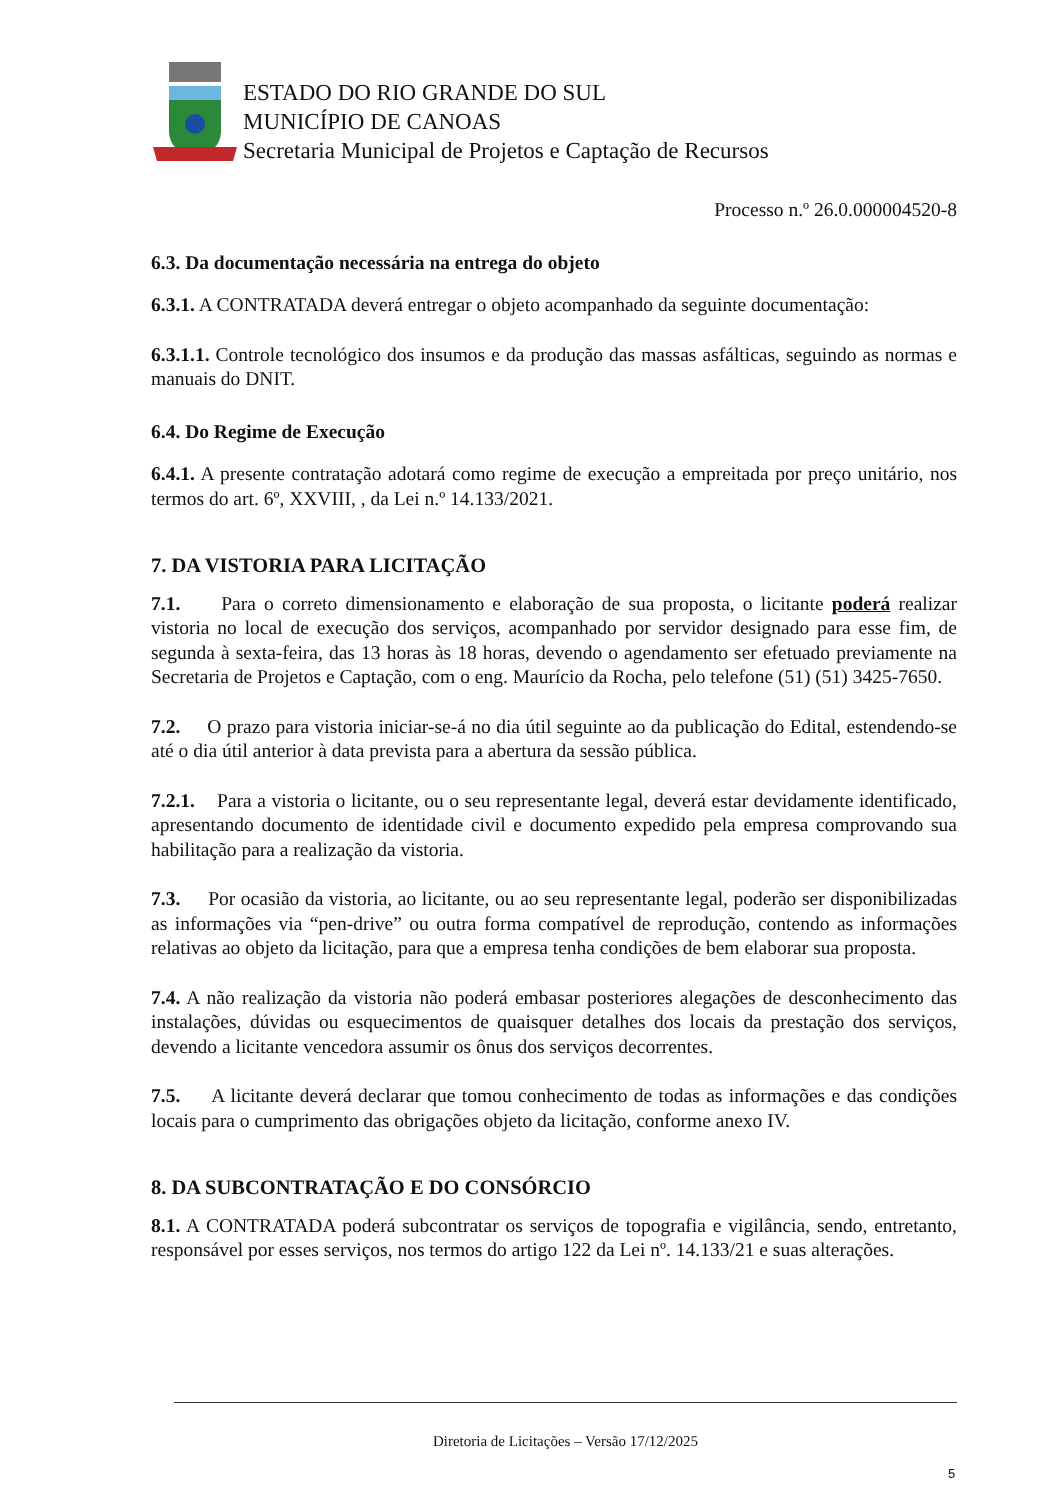ESTADO DO RIO GRANDE DO SUL
MUNICÍPIO DE CANOAS
Secretaria Municipal de Projetos e Captação de Recursos
Processo n.º 26.0.000004520-8
6.3. Da documentação necessária na entrega do objeto
6.3.1. A CONTRATADA deverá entregar o objeto acompanhado da seguinte documentação:
6.3.1.1. Controle tecnológico dos insumos e da produção das massas asfálticas, seguindo as normas e manuais do DNIT.
6.4. Do Regime de Execução
6.4.1. A presente contratação adotará como regime de execução a empreitada por preço unitário, nos termos do art. 6º, XXVIII, , da Lei n.º 14.133/2021.
7. DA VISTORIA PARA LICITAÇÃO
7.1. Para o correto dimensionamento e elaboração de sua proposta, o licitante poderá realizar vistoria no local de execução dos serviços, acompanhado por servidor designado para esse fim, de segunda à sexta-feira, das 13 horas às 18 horas, devendo o agendamento ser efetuado previamente na Secretaria de Projetos e Captação, com o eng. Maurício da Rocha, pelo telefone (51) (51) 3425-7650.
7.2. O prazo para vistoria iniciar-se-á no dia útil seguinte ao da publicação do Edital, estendendo-se até o dia útil anterior à data prevista para a abertura da sessão pública.
7.2.1. Para a vistoria o licitante, ou o seu representante legal, deverá estar devidamente identificado, apresentando documento de identidade civil e documento expedido pela empresa comprovando sua habilitação para a realização da vistoria.
7.3. Por ocasião da vistoria, ao licitante, ou ao seu representante legal, poderão ser disponibilizadas as informações via “pen-drive” ou outra forma compatível de reprodução, contendo as informações relativas ao objeto da licitação, para que a empresa tenha condições de bem elaborar sua proposta.
7.4. A não realização da vistoria não poderá embasar posteriores alegações de desconhecimento das instalações, dúvidas ou esquecimentos de quaisquer detalhes dos locais da prestação dos serviços, devendo a licitante vencedora assumir os ônus dos serviços decorrentes.
7.5. A licitante deverá declarar que tomou conhecimento de todas as informações e das condições locais para o cumprimento das obrigações objeto da licitação, conforme anexo IV.
8. DA SUBCONTRATAÇÃO E DO CONSÓRCIO
8.1. A CONTRATADA poderá subcontratar os serviços de topografia e vigilância, sendo, entretanto, responsável por esses serviços, nos termos do artigo 122 da Lei nº. 14.133/21 e suas alterações.
Diretoria de Licitações – Versão 17/12/2025
5